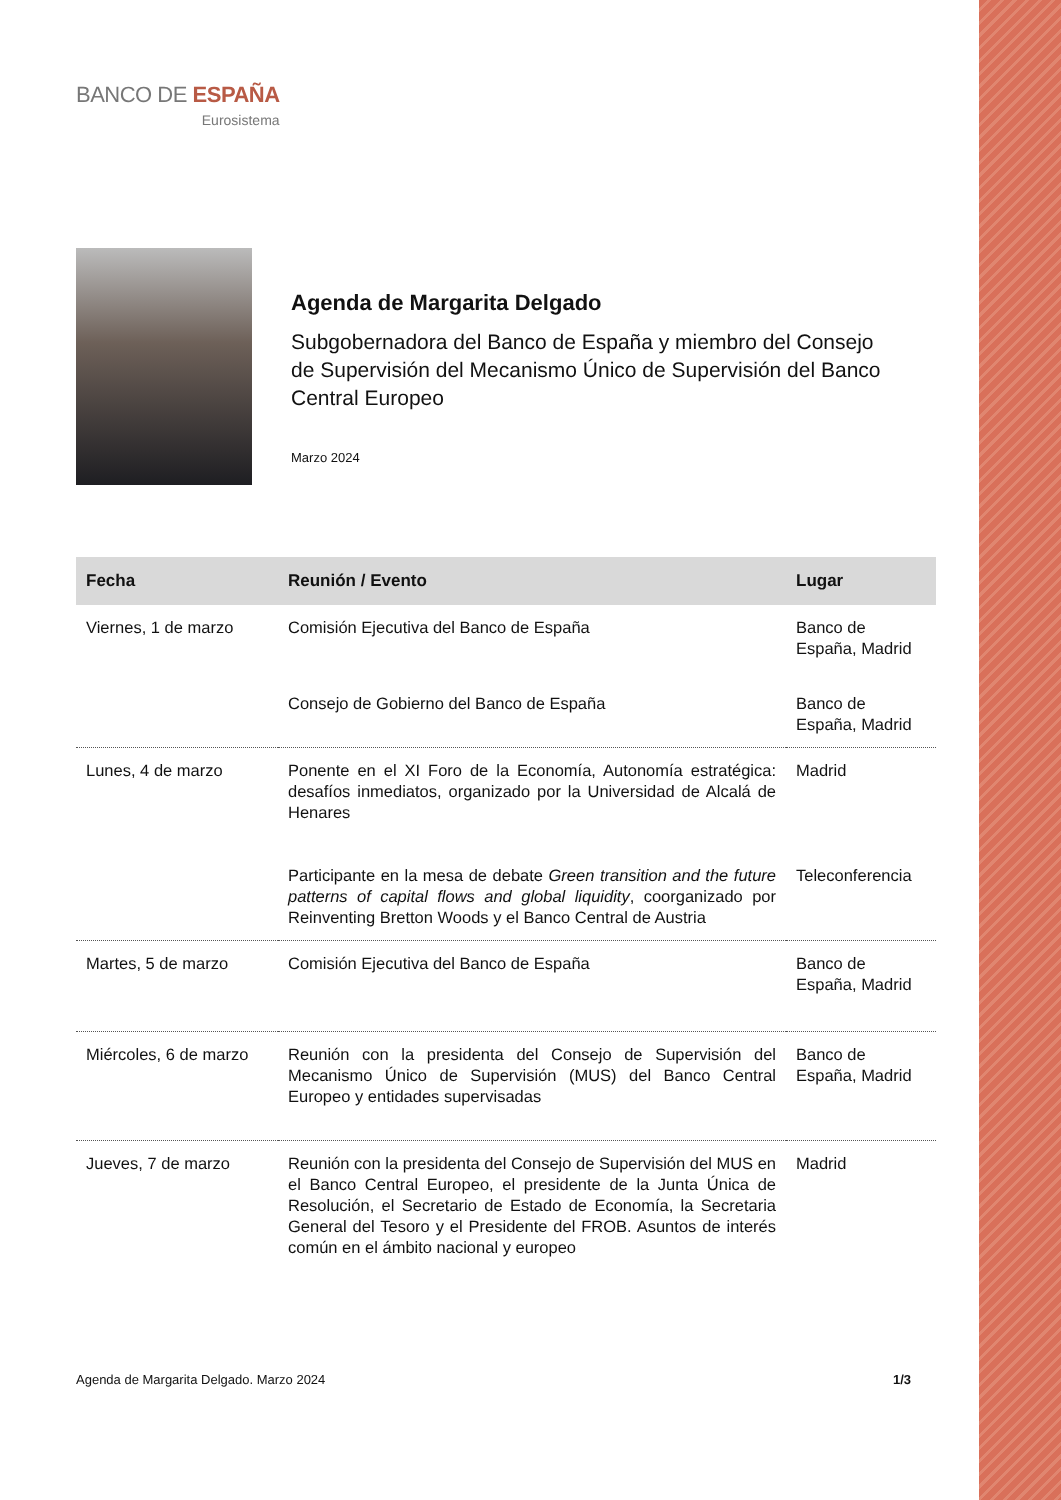BANCO DE ESPAÑA
Eurosistema
Agenda de Margarita Delgado
Subgobernadora del Banco de España y miembro del Consejo de Supervisión del Mecanismo Único de Supervisión del Banco Central Europeo
Marzo 2024
| Fecha | Reunión / Evento | Lugar |
| --- | --- | --- |
| Viernes, 1 de marzo | Comisión Ejecutiva del Banco de España | Banco de España, Madrid |
| | Consejo de Gobierno del Banco de España | Banco de España, Madrid |
| Lunes, 4 de marzo | Ponente en el XI Foro de la Economía, Autonomía estratégica: desafíos inmediatos, organizado por la Universidad de Alcalá de Henares | Madrid |
| | Participante en la mesa de debate Green transition and the future patterns of capital flows and global liquidity , coorganizado por Reinventing Bretton Woods y el Banco Central de Austria | Teleconferencia |
| Martes, 5 de marzo | Comisión Ejecutiva del Banco de España | Banco de España, Madrid |
| Miércoles, 6 de marzo | Reunión con la presidenta del Consejo de Supervisión del Mecanismo Único de Supervisión (MUS) del Banco Central Europeo y entidades supervisadas | Banco de España, Madrid |
| Jueves, 7 de marzo | Reunión con la presidenta del Consejo de Supervisión del MUS en el Banco Central Europeo, el presidente de la Junta Única de Resolución, el Secretario de Estado de Economía, la Secretaria General del Tesoro y el Presidente del FROB. Asuntos de interés común en el ámbito nacional y europeo | Madrid |
Agenda de Margarita Delgado. Marzo 2024 1/3